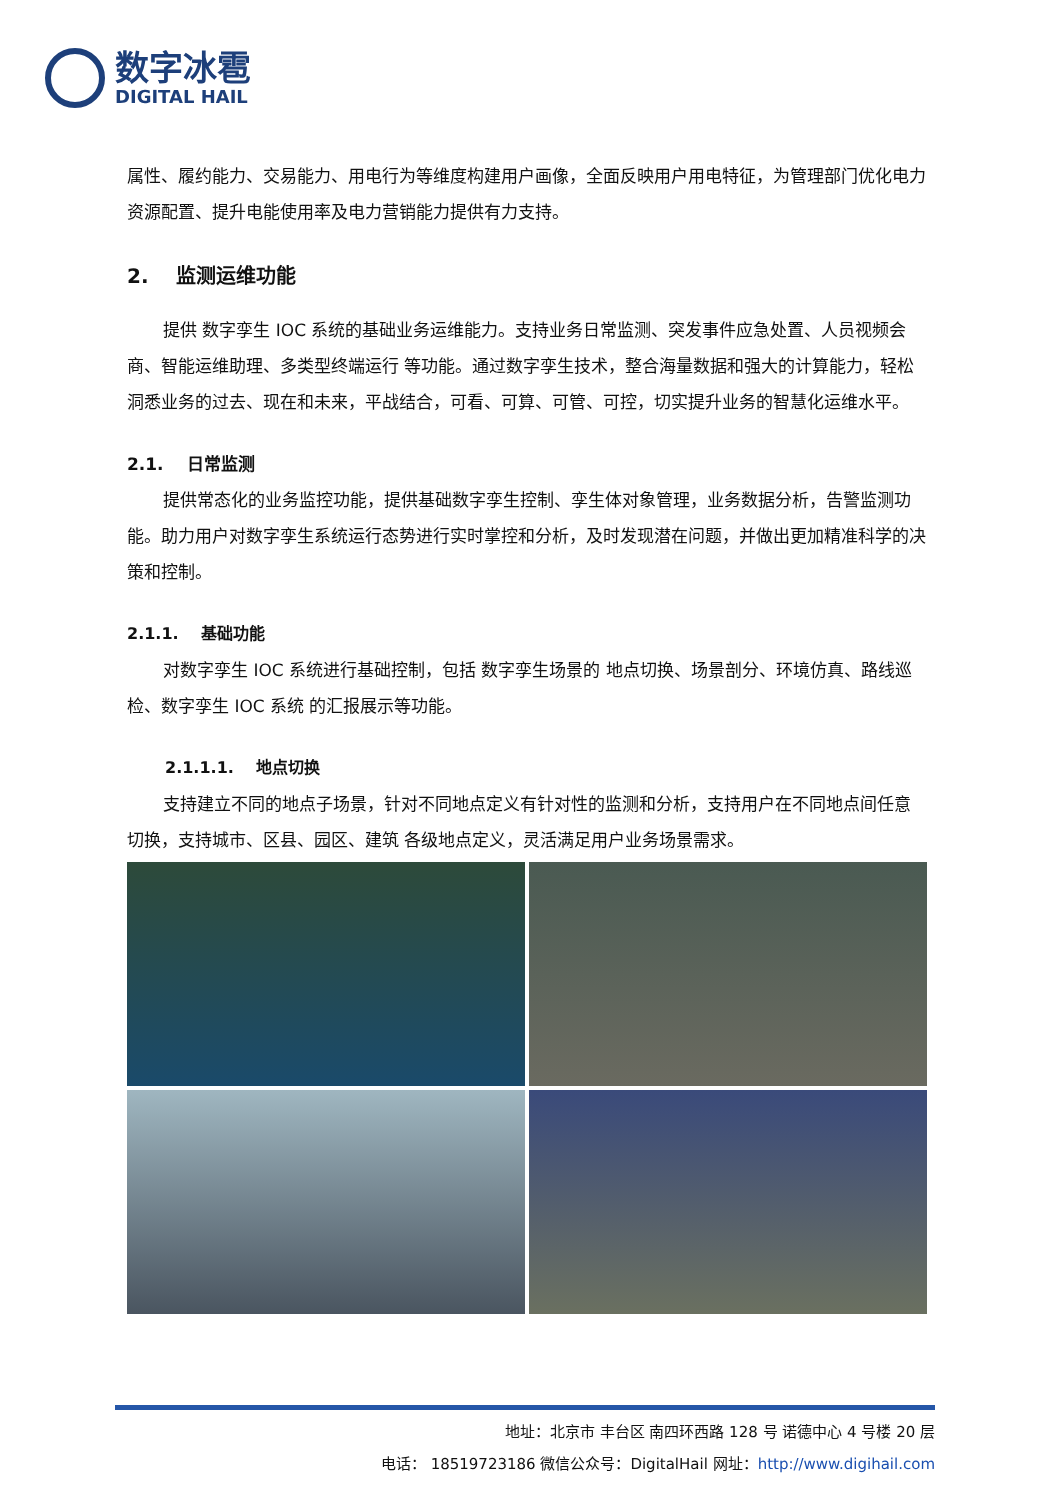数字冰雹
DIGITAL HAIL
属性、履约能力、交易能力、用电行为等维度构建用户画像，全面反映用户用电特征，为管理部门优化电力资源配置、提升电能使用率及电力营销能力提供有力支持。
2. 监测运维功能
提供 数字孪生 IOC 系统的基础业务运维能力。支持业务日常监测、突发事件应急处置、人员视频会商、智能运维助理、多类型终端运行 等功能。通过数字孪生技术，整合海量数据和强大的计算能力，轻松洞悉业务的过去、现在和未来，平战结合，可看、可算、可管、可控，切实提升业务的智慧化运维水平。
2.1. 日常监测
提供常态化的业务监控功能，提供基础数字孪生控制、孪生体对象管理，业务数据分析，告警监测功能。助力用户对数字孪生系统运行态势进行实时掌控和分析，及时发现潜在问题，并做出更加精准科学的决策和控制。
2.1.1. 基础功能
对数字孪生 IOC 系统进行基础控制，包括 数字孪生场景的 地点切换、场景剖分、环境仿真、路线巡检、数字孪生 IOC 系统 的汇报展示等功能。
2.1.1.1. 地点切换
支持建立不同的地点子场景，针对不同地点定义有针对性的监测和分析，支持用户在不同地点间任意切换，支持城市、区县、园区、建筑 各级地点定义，灵活满足用户业务场景需求。
地址：北京市 丰台区 南四环西路 128 号 诺德中心 4 号楼 20 层
电话： 18519723186 微信公众号：DigitalHail 网址：http://www.digihail.com